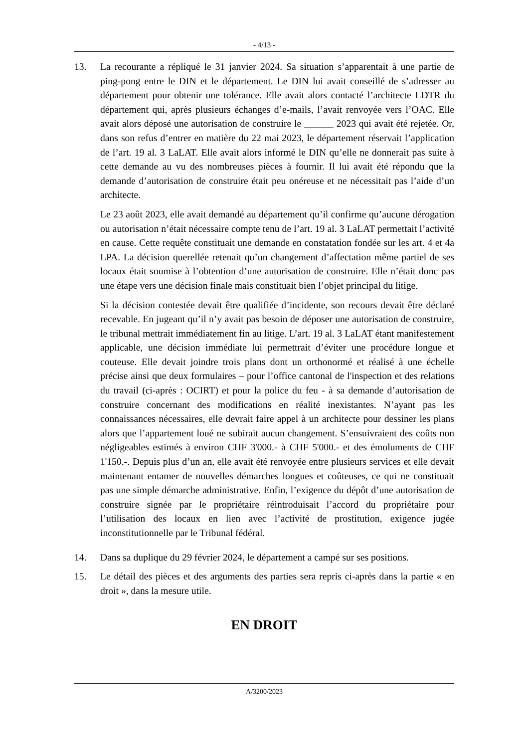- 4/13 -
13. La recourante a répliqué le 31 janvier 2024. Sa situation s’apparentait à une partie de ping-pong entre le DIN et le département. Le DIN lui avait conseillé de s’adresser au département pour obtenir une tolérance. Elle avait alors contacté l’architecte LDTR du département qui, après plusieurs échanges d’e-mails, l’avait renvoyée vers l’OAC. Elle avait alors déposé une autorisation de construire le ______ 2023 qui avait été rejetée. Or, dans son refus d’entrer en matière du 22 mai 2023, le département réservait l’application de l’art. 19 al. 3 LaLAT. Elle avait alors informé le DIN qu’elle ne donnerait pas suite à cette demande au vu des nombreuses pièces à fournir. Il lui avait été répondu que la demande d’autorisation de construire était peu onéreuse et ne nécessitait pas l’aide d’un architecte.
Le 23 août 2023, elle avait demandé au département qu’il confirme qu’aucune dérogation ou autorisation n’était nécessaire compte tenu de l’art. 19 al. 3 LaLAT permettait l’activité en cause. Cette requête constituait une demande en constatation fondée sur les art. 4 et 4a LPA. La décision querellée retenait qu’un changement d’affectation même partiel de ses locaux était soumise à l’obtention d’une autorisation de construire. Elle n’était donc pas une étape vers une décision finale mais constituait bien l’objet principal du litige.
Si la décision contestée devait être qualifiée d’incidente, son recours devait être déclaré recevable. En jugeant qu’il n’y avait pas besoin de déposer une autorisation de construire, le tribunal mettrait immédiatement fin au litige. L’art. 19 al. 3 LaLAT étant manifestement applicable, une décision immédiate lui permettrait d’éviter une procédure longue et couteuse. Elle devait joindre trois plans dont un orthonormé et réalisé à une échelle précise ainsi que deux formulaires – pour l’office cantonal de l'inspection et des relations du travail (ci-après : OCIRT) et pour la police du feu - à sa demande d’autorisation de construire concernant des modifications en réalité inexistantes. N’ayant pas les connaissances nécessaires, elle devrait faire appel à un architecte pour dessiner les plans alors que l’appartement loué ne subirait aucun changement. S’ensuivraient des coûts non négligeables estimés à environ CHF 3'000.- à CHF 5'000.- et des émoluments de CHF 1'150.-. Depuis plus d’un an, elle avait été renvoyée entre plusieurs services et elle devait maintenant entamer de nouvelles démarches longues et coûteuses, ce qui ne constituait pas une simple démarche administrative. Enfin, l’exigence du dépôt d’une autorisation de construire signée par le propriétaire réintroduisait l’accord du propriétaire pour l’utilisation des locaux en lien avec l’activité de prostitution, exigence jugée inconstitutionnelle par le Tribunal fédéral.
14. Dans sa duplique du 29 février 2024, le département a campé sur ses positions.
15. Le détail des pièces et des arguments des parties sera repris ci-après dans la partie « en droit », dans la mesure utile.
EN DROIT
A/3200/2023